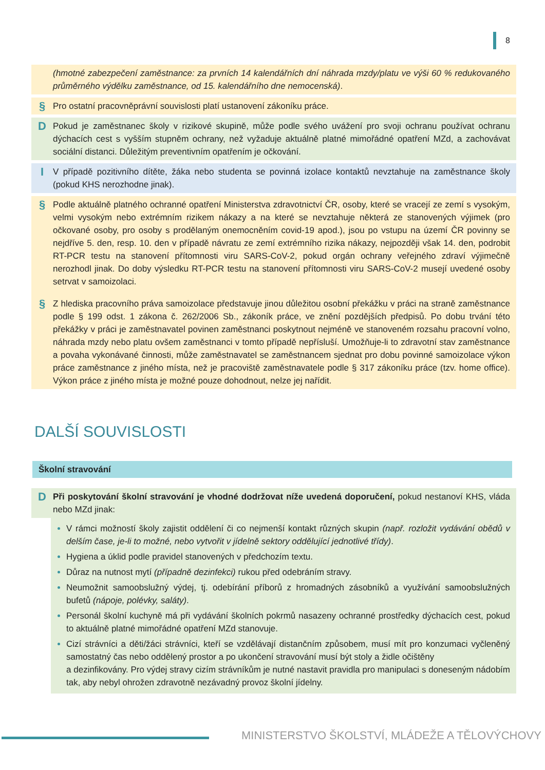8
(hmotné zabezpečení zaměstnance: za prvních 14 kalendářních dní náhrada mzdy/platu ve výši 60 % redukovaného průměrného výdělku zaměstnance, od 15. kalendářního dne nemocenská).
§
Pro ostatní pracovněprávní souvislosti platí ustanovení zákoníku práce.
D
Pokud je zaměstnanec školy v rizikové skupině, může podle svého uvážení pro svoji ochranu používat ochranu dýchacích cest s vyšším stupněm ochrany, než vyžaduje aktuálně platné mimořádné opatření MZd, a zachovávat sociální distanci. Důležitým preventivním opatřením je očkování.
I
V případě pozitivního dítěte, žáka nebo studenta se povinná izolace kontaktů nevztahuje na zaměstnance školy (pokud KHS nerozhodne jinak).
§
Podle aktuálně platného ochranné opatření Ministerstva zdravotnictví ČR, osoby, které se vracejí ze zemí s vysokým, velmi vysokým nebo extrémním rizikem nákazy a na které se nevztahuje některá ze stanovených výjimek (pro očkované osoby, pro osoby s prodělaným onemocněním covid-19 apod.), jsou po vstupu na území ČR povinny se nejdříve 5. den, resp. 10. den v případě návratu ze zemí extrémního rizika nákazy, nejpozději však 14. den, podrobit RT-PCR testu na stanovení přítomnosti viru SARS-CoV-2, pokud orgán ochrany veřejného zdraví výjimečně nerozhodl jinak. Do doby výsledku RT-PCR testu na stanovení přítomnosti viru SARS-CoV-2 musejí uvedené osoby setrvat v samoizolaci.
§
Z hlediska pracovního práva samoizolace představuje jinou důležitou osobní překážku v práci na straně zaměstnance podle § 199 odst. 1 zákona č. 262/2006 Sb., zákoník práce, ve znění pozdějších předpisů. Po dobu trvání této překážky v práci je zaměstnavatel povinen zaměstnanci poskytnout nejméně ve stanoveném rozsahu pracovní volno, náhrada mzdy nebo platu ovšem zaměstnanci v tomto případě nepřísluší. Umožňuje-li to zdravotní stav zaměstnance a povaha vykonávané činnosti, může zaměstnavatel se zaměstnancem sjednat pro dobu povinné samoizolace výkon práce zaměstnance z jiného místa, než je pracoviště zaměstnavatele podle § 317 zákoníku práce (tzv. home office). Výkon práce z jiného místa je možné pouze dohodnout, nelze jej nařídit.
DALŠÍ SOUVISLOSTI
Školní stravování
D
Při poskytování školní stravování je vhodné dodržovat níže uvedená doporučení, pokud nestanoví KHS, vláda nebo MZd jinak:
V rámci možností školy zajistit oddělení či co nejmenší kontakt různých skupin (např. rozložit vydávání obědů v delším čase, je-li to možné, nebo vytvořit v jídelně sektory oddělující jednotlivé třídy).
Hygiena a úklid podle pravidel stanovených v předchozím textu.
Důraz na nutnost mytí (případně dezinfekci) rukou před odebráním stravy.
Neumožnit samoobslužný výdej, tj. odebírání příborů z hromadných zásobníků a využívání samoobslužných bufetů (nápoje, polévky, saláty).
Personál školní kuchyně má při vydávání školních pokrmů nasazeny ochranné prostředky dýchacích cest, pokud to aktuálně platné mimořádné opatření MZd stanovuje.
Cizí strávníci a děti/žáci strávníci, kteří se vzdělávají distančním způsobem, musí mít pro konzumaci vyčleněný samostatný čas nebo oddělený prostor a po ukončení stravování musí být stoly a židle očištěny
a dezinfikovány. Pro výdej stravy cizím strávníkům je nutné nastavit pravidla pro manipulaci s doneseným nádobím tak, aby nebyl ohrožen zdravotně nezávadný provoz školní jídelny.
MINISTERSTVO ŠKOLSTVÍ, MLÁDEŽE A TĚLOVÝCHOVY